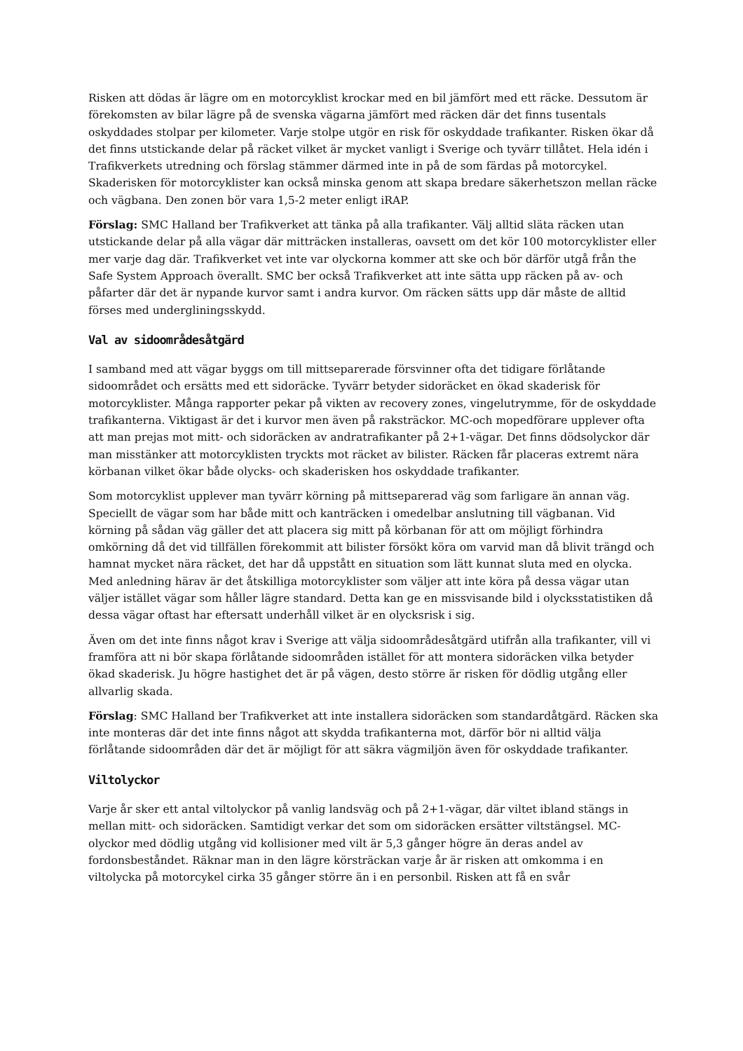Risken att dödas är lägre om en motorcyklist krockar med en bil jämfört med ett räcke. Dessutom är förekomsten av bilar lägre på de svenska vägarna jämfört med räcken där det finns tusentals oskyddades stolpar per kilometer. Varje stolpe utgör en risk för oskyddade trafikanter. Risken ökar då det finns utstickande delar på räcket vilket är mycket vanligt i Sverige och tyvärr tillåtet. Hela idén i Trafikverkets utredning och förslag stämmer därmed inte in på de som färdas på motorcykel. Skaderisken för motorcyklister kan också minska genom att skapa bredare säkerhetszon mellan räcke och vägbana. Den zonen bör vara 1,5-2 meter enligt iRAP.
Förslag: SMC Halland ber Trafikverket att tänka på alla trafikanter. Välj alltid släta räcken utan utstickande delar på alla vägar där mitträcken installeras, oavsett om det kör 100 motorcyklister eller mer varje dag där. Trafikverket vet inte var olyckorna kommer att ske och bör därför utgå från the Safe System Approach överallt. SMC ber också Trafikverket att inte sätta upp räcken på av- och påfarter där det är nypande kurvor samt i andra kurvor. Om räcken sätts upp där måste de alltid förses med undergliningsskydd.
Val av sidoområdesåtgärd
I samband med att vägar byggs om till mittseparerade försvinner ofta det tidigare förlåtande sidoområdet och ersätts med ett sidoräcke. Tyvärr betyder sidoräcket en ökad skaderisk för motorcyklister. Många rapporter pekar på vikten av recovery zones, vingelutrymme, för de oskyddade trafikanterna. Viktigast är det i kurvor men även på raksträckor. MC-och mopedförare upplever ofta att man prejas mot mitt- och sidoräcken av andratrafikanter på 2+1-vägar. Det finns dödsolyckor där man misstänker att motorcyklisten tryckts mot räcket av bilister. Räcken får placeras extremt nära körbanan vilket ökar både olycks- och skaderisken hos oskyddade trafikanter.
Som motorcyklist upplever man tyvärr körning på mittseparerad väg som farligare än annan väg. Speciellt de vägar som har både mitt och kanträcken i omedelbar anslutning till vägbanan. Vid körning på sådan väg gäller det att placera sig mitt på körbanan för att om möjligt förhindra omkörning då det vid tillfällen förekommit att bilister försökt köra om varvid man då blivit trängd och hamnat mycket nära räcket, det har då uppstått en situation som lätt kunnat sluta med en olycka. Med anledning härav är det åtskilliga motorcyklister som väljer att inte köra på dessa vägar utan väljer istället vägar som håller lägre standard. Detta kan ge en missvisande bild i olycksstatistiken då dessa vägar oftast har eftersatt underhåll vilket är en olycksrisk i sig.
Även om det inte finns något krav i Sverige att välja sidoområdesåtgärd utifrån alla trafikanter, vill vi framföra att ni bör skapa förlåtande sidoområden istället för att montera sidoräcken vilka betyder ökad skaderisk. Ju högre hastighet det är på vägen, desto större är risken för dödlig utgång eller allvarlig skada.
Förslag: SMC Halland ber Trafikverket att inte installera sidoräcken som standardåtgärd. Räcken ska inte monteras där det inte finns något att skydda trafikanterna mot, därför bör ni alltid välja förlåtande sidoområden där det är möjligt för att säkra vägmiljön även för oskyddade trafikanter.
Viltolyckor
Varje år sker ett antal viltolyckor på vanlig landsväg och på 2+1-vägar, där viltet ibland stängs in mellan mitt- och sidoräcken. Samtidigt verkar det som om sidoräcken ersätter viltstängsel. MC-olyckor med dödlig utgång vid kollisioner med vilt är 5,3 gånger högre än deras andel av fordonsbeståndet. Räknar man in den lägre körsträckan varje år är risken att omkomma i en viltolycka på motorcykel cirka 35 gånger större än i en personbil. Risken att få en svår